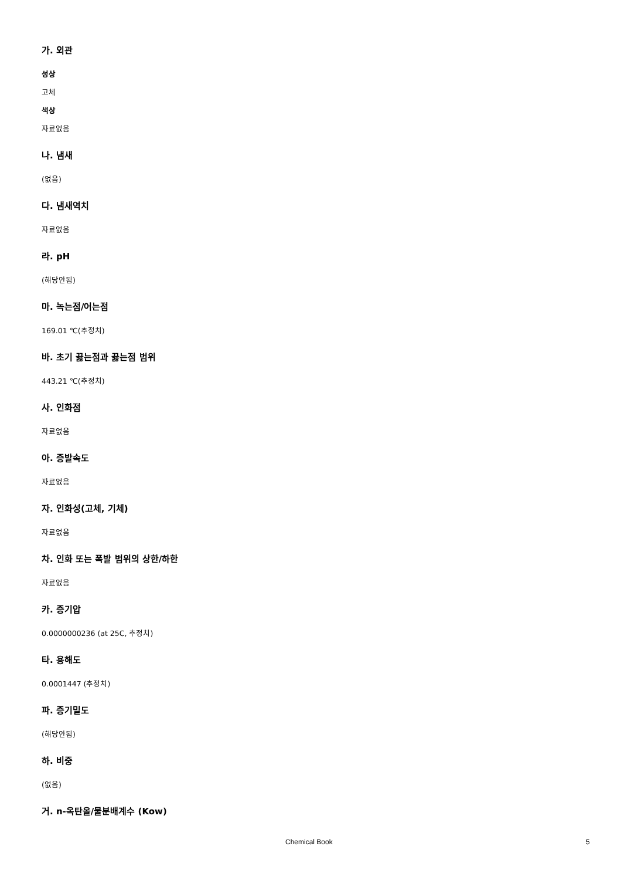가. 외관
성상
고체
색상
자료없음
나. 냄새
(없음)
다. 냄새역치
자료없음
라. pH
(해당안됨)
마. 녹는점/어는점
169.01 ℃(추정치)
바. 초기 끓는점과 끓는점 범위
443.21 ℃(추정치)
사. 인화점
자료없음
아. 증발속도
자료없음
자. 인화성(고체, 기체)
자료없음
차. 인화 또는 폭발 범위의 상한/하한
자료없음
카. 증기압
0.0000000236 (at 25C, 추정치)
타. 용해도
0.0001447 (추정치)
파. 증기밀도
(해당안됨)
하. 비중
(없음)
거. n-옥탄올/물분배계수 (Kow)
Chemical Book 5